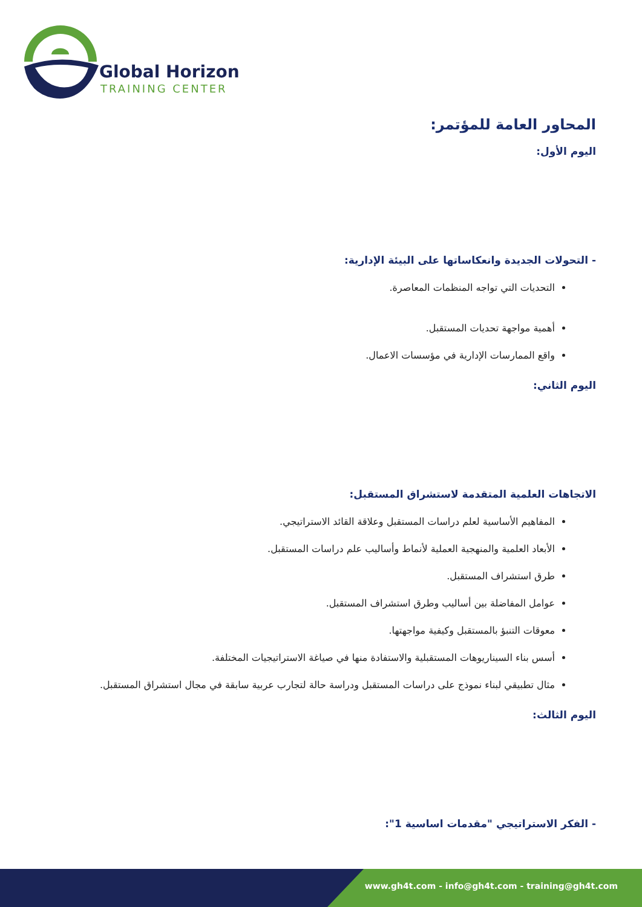Global Horizon
TRAINING CENTER
المحاور العامة للمؤتمر:
اليوم الأول:
- التحولات الجديدة وانعكاساتها على البيئة الإدارية:
التحديات التي تواجه المنظمات المعاصرة.
أهمية مواجهة تحديات المستقبل.
واقع الممارسات الإدارية في مؤسسات الاعمال.
اليوم الثاني:
الاتجاهات العلمية المتقدمة لاستشراق المستقبل:
المفاهيم الأساسية لعلم دراسات المستقبل وعلاقة القائد الاستراتيجي.
الأبعاد العلمية والمنهجية العملية لأنماط وأساليب علم دراسات المستقبل.
طرق استشراف المستقبل.
عوامل المفاضلة بين أساليب وطرق استشراف المستقبل.
معوقات التنبؤ بالمستقبل وكيفية مواجهتها.
أسس بناء السيناريوهات المستقبلية والاستفادة منها في صياغة الاستراتيجيات المختلفة.
مثال تطبيقي لبناء نموذج على دراسات المستقبل ودراسة حالة لتجارب عربية سابقة في مجال استشراق المستقبل.
اليوم الثالث:
- الفكر الاستراتيجي "مقدمات اساسية 1":
www.gh4t.com - info@gh4t.com - training@gh4t.com